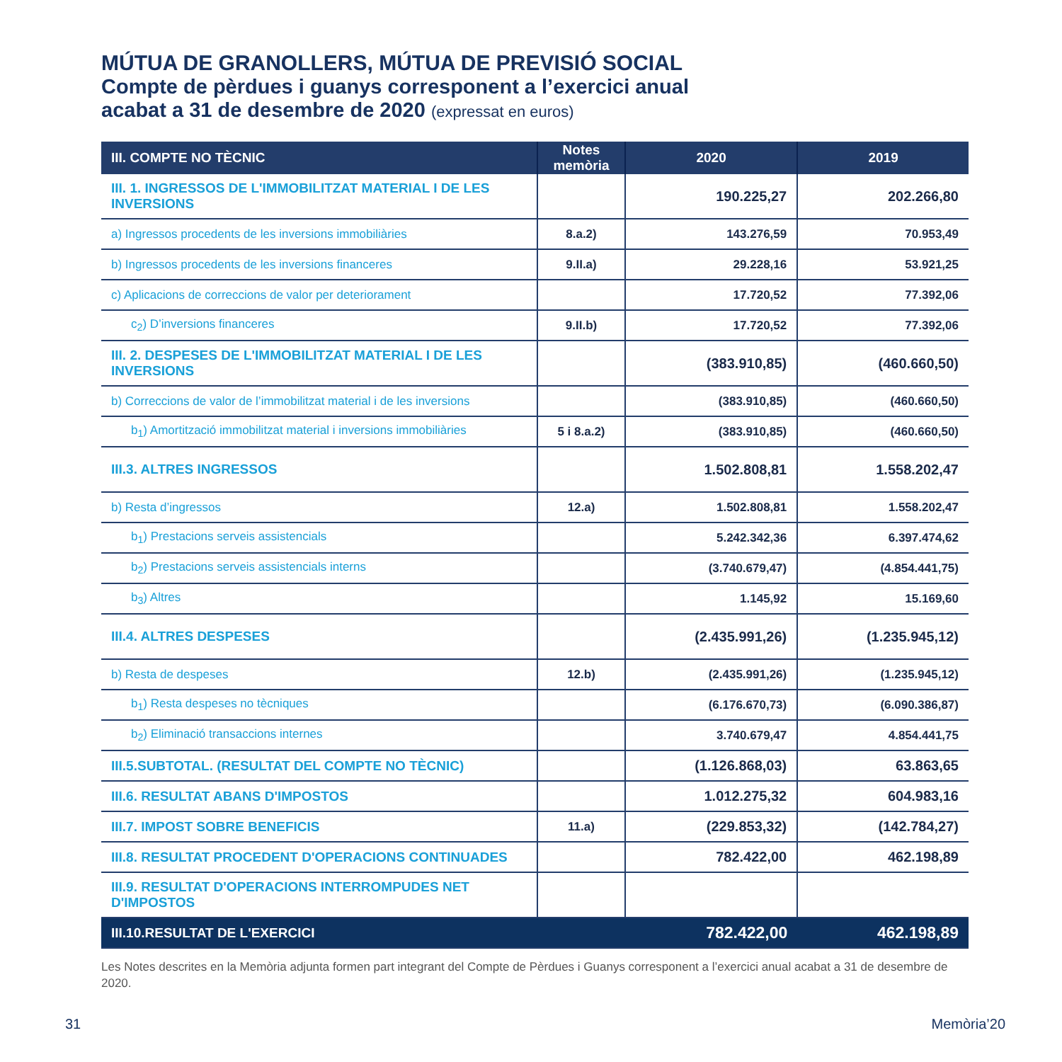MÚTUA DE GRANOLLERS, MÚTUA DE PREVISIÓ SOCIAL
Compte de pèrdues i guanys corresponent a l’exercici anual
acabat a 31 de desembre de 2020 (expressat en euros)
| III. COMPTE NO TÈCNIC | Notes memòria | 2020 | 2019 |
| --- | --- | --- | --- |
| III. 1. INGRESSOS DE L'IMMOBILITZAT MATERIAL I DE LES INVERSIONS | | 190.225,27 | 202.266,80 |
| a) Ingressos procedents de les inversions immobiliàries | 8.a.2) | 143.276,59 | 70.953,49 |
| b) Ingressos procedents de les inversions financeres | 9.II.a) | 29.228,16 | 53.921,25 |
| c) Aplicacions de correccions de valor per deteriorament | | 17.720,52 | 77.392,06 |
| c<sub>2</sub>) D’inversions financeres | 9.II.b) | 17.720,52 | 77.392,06 |
| III. 2. DESPESES DE L'IMMOBILITZAT MATERIAL I DE LES INVERSIONS | | (383.910,85) | (460.660,50) |
| b) Correccions de valor de l’immobilitzat material i de les inversions | | (383.910,85) | (460.660,50) |
| b<sub>1</sub>) Amortització immobilitzat material i inversions immobiliàries | 5 i 8.a.2) | (383.910,85) | (460.660,50) |
| III.3. ALTRES INGRESSOS | | 1.502.808,81 | 1.558.202,47 |
| b) Resta d’ingressos | 12.a) | 1.502.808,81 | 1.558.202,47 |
| b<sub>1</sub>) Prestacions serveis assistencials | | 5.242.342,36 | 6.397.474,62 |
| b<sub>2</sub>) Prestacions serveis assistencials interns | | (3.740.679,47) | (4.854.441,75) |
| b<sub>3</sub>) Altres | | 1.145,92 | 15.169,60 |
| III.4. ALTRES DESPESES | | (2.435.991,26) | (1.235.945,12) |
| b) Resta de despeses | 12.b) | (2.435.991,26) | (1.235.945,12) |
| b<sub>1</sub>) Resta despeses no tècniques | | (6.176.670,73) | (6.090.386,87) |
| b<sub>2</sub>) Eliminació transaccions internes | | 3.740.679,47 | 4.854.441,75 |
| III.5.SUBTOTAL. (RESULTAT DEL COMPTE NO TÈCNIC) | | (1.126.868,03) | 63.863,65 |
| III.6. RESULTAT ABANS D'IMPOSTOS | | 1.012.275,32 | 604.983,16 |
| III.7. IMPOST SOBRE BENEFICIS | 11.a) | (229.853,32) | (142.784,27) |
| III.8. RESULTAT PROCEDENT D'OPERACIONS CONTINUADES | | 782.422,00 | 462.198,89 |
| III.9. RESULTAT D'OPERACIONS INTERROMPUDES NET D'IMPOSTOS | | | |
| III.10.RESULTAT DE L'EXERCICI | | 782.422,00 | 462.198,89 |
Les Notes descrites en la Memòria adjunta formen part integrant del Compte de Pèrdues i Guanys corresponent a l’exercici anual acabat a 31 de desembre de 2020.
31 Memòria’20